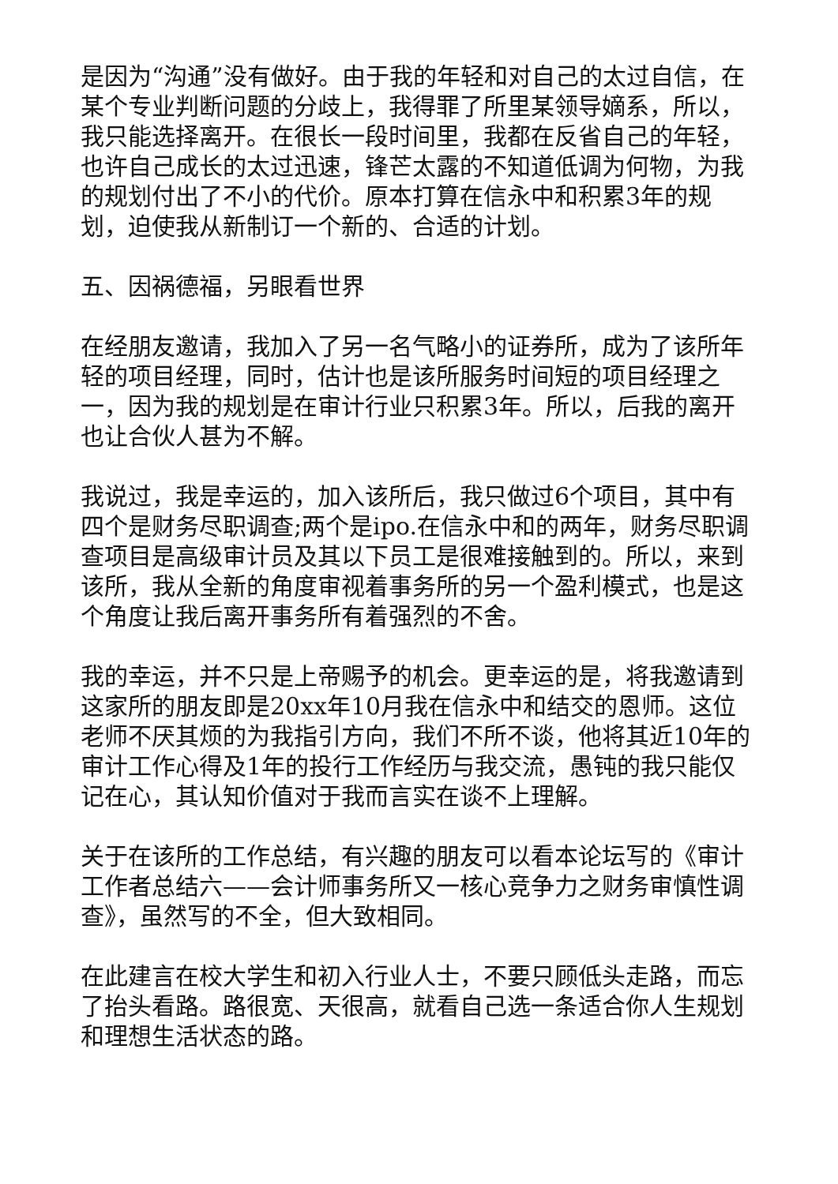是因为“沟通”没有做好。由于我的年轻和对自己的太过自信，在某个专业判断问题的分歧上，我得罪了所里某领导嫡系，所以，我只能选择离开。在很长一段时间里，我都在反省自己的年轻，也许自己成长的太过迅速，锋芒太露的不知道低调为何物，为我的规划付出了不小的代价。原本打算在信永中和积累3年的规划，迫使我从新制订一个新的、合适的计划。
五、因祸德福，另眼看世界
在经朋友邀请，我加入了另一名气略小的证券所，成为了该所年轻的项目经理，同时，估计也是该所服务时间短的项目经理之一，因为我的规划是在审计行业只积累3年。所以，后我的离开也让合伙人甚为不解。
我说过，我是幸运的，加入该所后，我只做过6个项目，其中有四个是财务尽职调查;两个是ipo.在信永中和的两年，财务尽职调查项目是高级审计员及其以下员工是很难接触到的。所以，来到该所，我从全新的角度审视着事务所的另一个盈利模式，也是这个角度让我后离开事务所有着强烈的不舍。
我的幸运，并不只是上帝赐予的机会。更幸运的是，将我邀请到这家所的朋友即是20xx年10月我在信永中和结交的恩师。这位老师不厌其烦的为我指引方向，我们不所不谈，他将其近10年的审计工作心得及1年的投行工作经历与我交流，愚钝的我只能仅记在心，其认知价值对于我而言实在谈不上理解。
关于在该所的工作总结，有兴趣的朋友可以看本论坛写的《审计工作者总结六——会计师事务所又一核心竞争力之财务审慎性调查》，虽然写的不全，但大致相同。
在此建言在校大学生和初入行业人士，不要只顾低头走路，而忘了抬头看路。路很宽、天很高，就看自己选一条适合你人生规划和理想生活状态的路。